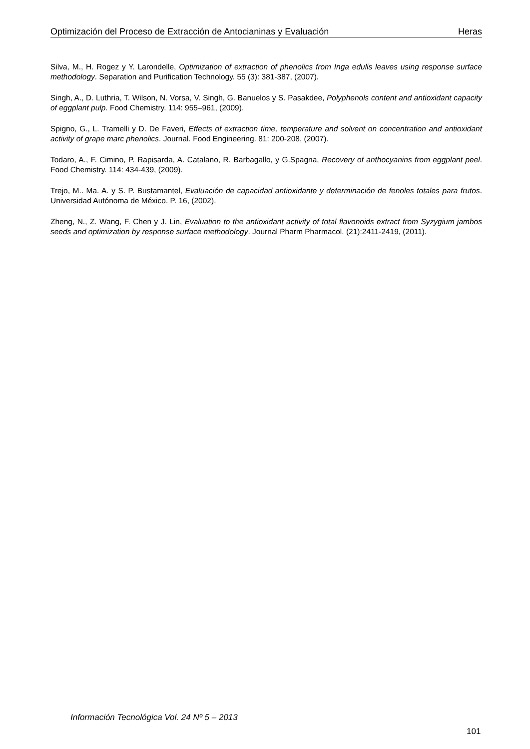Optimización del Proceso de Extracción de Antocianinas y Evaluación Heras
Silva, M., H. Rogez y Y. Larondelle, Optimization of extraction of phenolics from Inga edulis leaves using response surface methodology. Separation and Purification Technology. 55 (3): 381-387, (2007).
Singh, A., D. Luthria, T. Wilson, N. Vorsa, V. Singh, G. Banuelos y S. Pasakdee, Polyphenols content and antioxidant capacity of eggplant pulp. Food Chemistry. 114: 955–961, (2009).
Spigno, G., L. Tramelli y D. De Faveri, Effects of extraction time, temperature and solvent on concentration and antioxidant activity of grape marc phenolics. Journal. Food Engineering. 81: 200-208, (2007).
Todaro, A., F. Cimino, P. Rapisarda, A. Catalano, R. Barbagallo, y G.Spagna, Recovery of anthocyanins from eggplant peel. Food Chemistry. 114: 434-439, (2009).
Trejo, M.. Ma. A. y S. P. Bustamantel, Evaluación de capacidad antioxidante y determinación de fenoles totales para frutos. Universidad Autónoma de México. P. 16, (2002).
Zheng, N., Z. Wang, F. Chen y J. Lin, Evaluation to the antioxidant activity of total flavonoids extract from Syzygium jambos seeds and optimization by response surface methodology. Journal Pharm Pharmacol. (21):2411-2419, (2011).
Información Tecnológica Vol. 24 Nº 5 – 2013
101